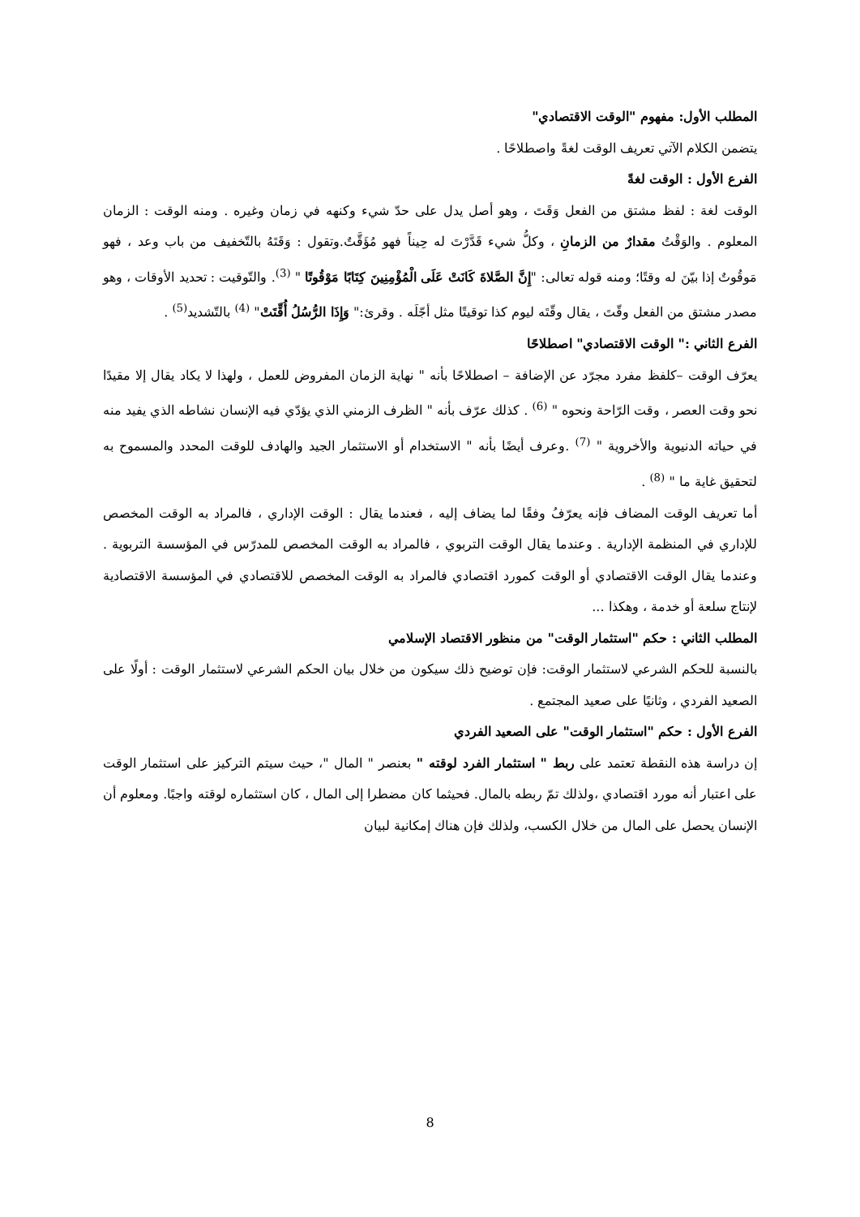المطلب الأول: مفهوم "الوقت الاقتصادي"
يتضمن الكلام الآتي تعريف الوقت لغةً واصطلاحًا .
الفرع الأول : الوقت لغةً
الوقت لغة : لفظ مشتق من الفعل وَقَتَ ، وهو أصل يدل على حدّ شيء وكنهه في زمان وغيره . ومنه الوقت : الزمان المعلوم . والوَقْتُ مقدارٌ من الزمانِ ، وكلُّ شيء قَدَّرْتَ له حِيناً فهو مُؤَقَّتٌ.وتقول : وَقَتَهُ بالتّخفيف من باب وعد ، فهو مَوقُوتٌ إذا بيّنَ له وقتًا؛ ومنه قوله تعالى: "إِنَّ الصَّلاةَ كَانَتْ عَلَى الْمُؤْمِنِينَ كِتَابًا مَوْقُوتًا " <sup>(3)</sup>. والتّوقيت : تحديد الأوقات ، وهو مصدر مشتق من الفعل وقّتَ ، يقال وقّتَه ليوم كذا توقيتًا مثل أجّلَه . وقرئ:" وَإِذَا الرُّسُلُ أُقِّتَتْ" <sup>(4)</sup> بالتّشديد<sup>(5)</sup> .
الفرع الثاني :" الوقت الاقتصادي" اصطلاحًا
يعرّف الوقت –كلفظ مفرد مجرّد عن الإضافة – اصطلاحًا بأنه " نهاية الزمان المفروض للعمل ، ولهذا لا يكاد يقال إلا مقيدًا نحو وقت العصر ، وقت الرّاحة ونحوه " <sup>(6)</sup> . كذلك عرّف بأنه " الظرف الزمني الذي يؤدّي فيه الإنسان نشاطه الذي يفيد منه في حياته الدنيوية والأخروية " <sup>(7)</sup> .وعرف أيضًا بأنه " الاستخدام أو الاستثمار الجيد والهادف للوقت المحدد والمسموح به لتحقيق غاية ما " <sup>(8)</sup> .
أما تعريف الوقت المضاف فإنه يعرّفُ وفقًا لما يضاف إليه ، فعندما يقال : الوقت الإداري ، فالمراد به الوقت المخصص للإداري في المنظمة الإدارية . وعندما يقال الوقت التربوي ، فالمراد به الوقت المخصص للمدرّس في المؤسسة التربوية . وعندما يقال الوقت الاقتصادي أو الوقت كمورد اقتصادي فالمراد به الوقت المخصص للاقتصادي في المؤسسة الاقتصادية لإنتاج سلعة أو خدمة ، وهكذا ...
المطلب الثاني : حكم "استثمار الوقت" من منظور الاقتصاد الإسلامي
بالنسبة للحكم الشرعي لاستثمار الوقت: فإن توضيح ذلك سيكون من خلال بيان الحكم الشرعي لاستثمار الوقت : أولًا على الصعيد الفردي ، وثانيًا على صعيد المجتمع .
الفرع الأول : حكم "استثمار الوقت" على الصعيد الفردي
إن دراسة هذه النقطة تعتمد على ربط " استثمار الفرد لوقته " بعنصر " المال "، حيث سيتم التركيز على استثمار الوقت على اعتبار أنه مورد اقتصادي ،ولذلك تمّ ربطه بالمال. فحيثما كان مضطرا إلى المال ، كان استثماره لوقته واجبًا. ومعلوم أن الإنسان يحصل على المال من خلال الكسب، ولذلك فإن هناك إمكانية لبيان
8